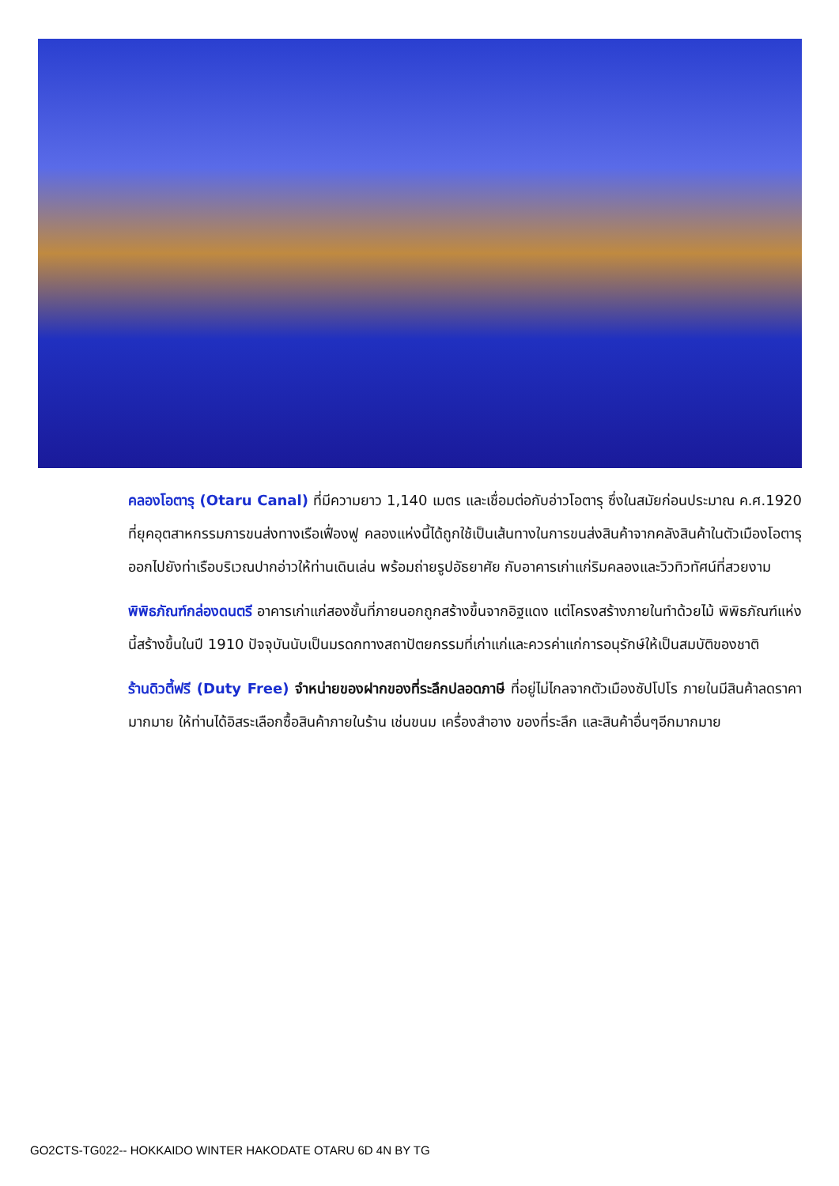คลองโอตารุ (Otaru Canal) ที่มีความยาว 1,140 เมตร และเชื่อมต่อกับอ่าวโอตารุ ซึ่งในสมัยก่อนประมาณ ค.ศ.1920 ที่ยุคอุตสาหกรรมการขนส่งทางเรือเฟื่องฟู คลองแห่งนี้ได้ถูกใช้เป็นเส้นทางในการขนส่งสินค้าจากคลังสินค้าในตัวเมืองโอตารุ ออกไปยังท่าเรือบริเวณปากอ่าวให้ท่านเดินเล่น พร้อมถ่ายรูปอัธยาศัย กับอาคารเก่าแก่ริมคลองและวิวทิวทัศน์ที่สวยงาม
พิพิธภัณฑ์กล่องดนตรี อาคารเก่าแก่สองชั้นที่ภายนอกถูกสร้างขึ้นจากอิฐแดง แต่โครงสร้างภายในทำด้วยไม้ พิพิธภัณฑ์แห่งนี้สร้างขึ้นในปี 1910 ปัจจุบันนับเป็นมรดกทางสถาปัตยกรรมที่เก่าแก่และควรค่าแก่การอนุรักษ์ให้เป็นสมบัติของชาติ
ร้านดิวตี้ฟรี (Duty Free) จำหน่ายของฝากของที่ระลึกปลอดภาษี ที่อยู่ไม่ไกลจากตัวเมืองซัปโปโร ภายในมีสินค้าลดราคามากมาย ให้ท่านได้อิสระเลือกซื้อสินค้าภายในร้าน เช่นขนม เครื่องสำอาง ของที่ระลึก และสินค้าอื่นๆอีกมากมาย
GO2CTS-TG022-- HOKKAIDO WINTER HAKODATE OTARU 6D 4N BY TG